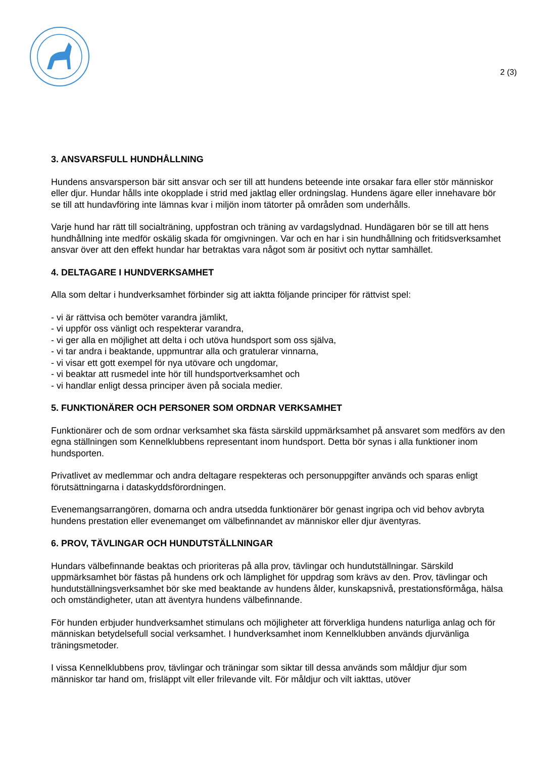2 (3)
3. ANSVARSFULL HUNDHÅLLNING
Hundens ansvarsperson bär sitt ansvar och ser till att hundens beteende inte orsakar fara eller stör människor eller djur. Hundar hålls inte okopplade i strid med jaktlag eller ordningslag. Hundens ägare eller innehavare bör se till att hundavföring inte lämnas kvar i miljön inom tätorter på områden som underhålls.
Varje hund har rätt till socialträning, uppfostran och träning av vardagslydnad. Hundägaren bör se till att hens hundhållning inte medför oskälig skada för omgivningen. Var och en har i sin hundhållning och fritidsverksamhet ansvar över att den effekt hundar har betraktas vara något som är positivt och nyttar samhället.
4. DELTAGARE I HUNDVERKSAMHET
Alla som deltar i hundverksamhet förbinder sig att iaktta följande principer för rättvist spel:
- vi är rättvisa och bemöter varandra jämlikt,
- vi uppför oss vänligt och respekterar varandra,
- vi ger alla en möjlighet att delta i och utöva hundsport som oss själva,
- vi tar andra i beaktande, uppmuntrar alla och gratulerar vinnarna,
- vi visar ett gott exempel för nya utövare och ungdomar,
- vi beaktar att rusmedel inte hör till hundsportverksamhet och
- vi handlar enligt dessa principer även på sociala medier.
5. FUNKTIONÄRER OCH PERSONER SOM ORDNAR VERKSAMHET
Funktionärer och de som ordnar verksamhet ska fästa särskild uppmärksamhet på ansvaret som medförs av den egna ställningen som Kennelklubbens representant inom hundsport. Detta bör synas i alla funktioner inom hundsporten.
Privatlivet av medlemmar och andra deltagare respekteras och personuppgifter används och sparas enligt förutsättningarna i dataskyddsförordningen.
Evenemangsarrangören, domarna och andra utsedda funktionärer bör genast ingripa och vid behov avbryta hundens prestation eller evenemanget om välbefinnandet av människor eller djur äventyras.
6. PROV, TÄVLINGAR OCH HUNDUTSTÄLLNINGAR
Hundars välbefinnande beaktas och prioriteras på alla prov, tävlingar och hundutställningar. Särskild uppmärksamhet bör fästas på hundens ork och lämplighet för uppdrag som krävs av den. Prov, tävlingar och hundutställningsverksamhet bör ske med beaktande av hundens ålder, kunskapsnivå, prestationsförmåga, hälsa och omständigheter, utan att äventyra hundens välbefinnande.
För hunden erbjuder hundverksamhet stimulans och möjligheter att förverkliga hundens naturliga anlag och för människan betydelsefull social verksamhet. I hundverksamhet inom Kennelklubben används djurvänliga träningsmetoder.
I vissa Kennelklubbens prov, tävlingar och träningar som siktar till dessa används som måldjur djur som människor tar hand om, frisläppt vilt eller frilevande vilt. För måldjur och vilt iakttas, utöver